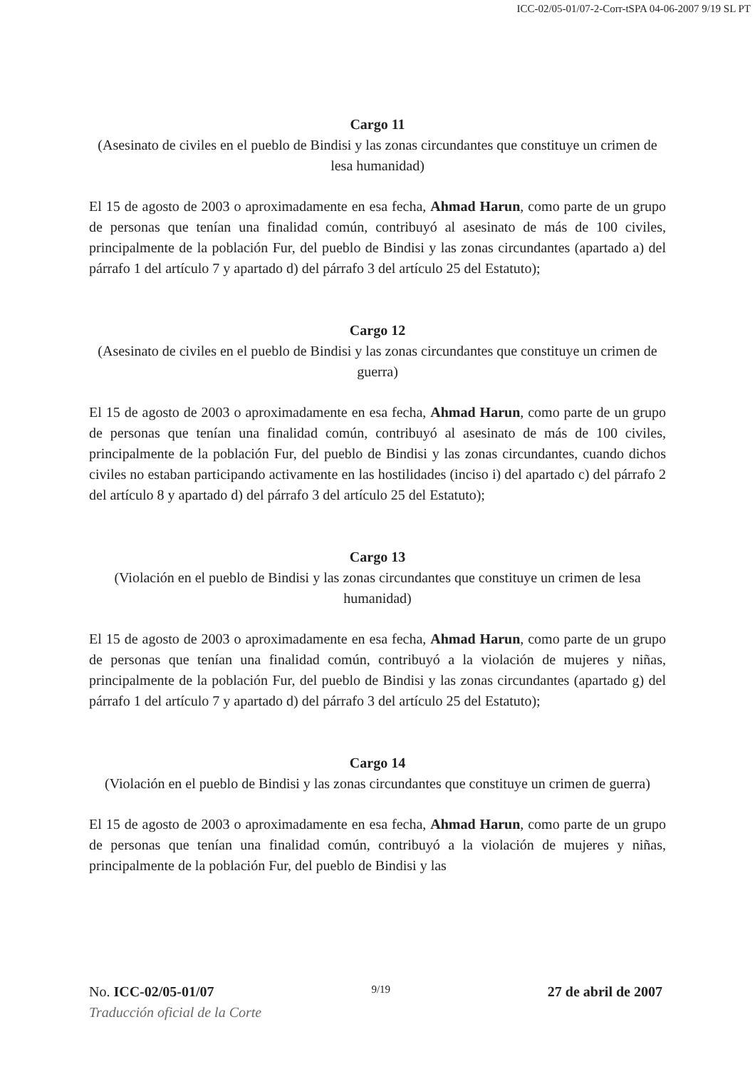ICC-02/05-01/07-2-Corr-tSPA 04-06-2007 9/19 SL PT
Cargo 11
(Asesinato de civiles en el pueblo de Bindisi y las zonas circundantes que constituye un crimen de lesa humanidad)
El 15 de agosto de 2003 o aproximadamente en esa fecha, Ahmad Harun, como parte de un grupo de personas que tenían una finalidad común, contribuyó al asesinato de más de 100 civiles, principalmente de la población Fur, del pueblo de Bindisi y las zonas circundantes (apartado a) del párrafo 1 del artículo 7 y apartado d) del párrafo 3 del artículo 25 del Estatuto);
Cargo 12
(Asesinato de civiles en el pueblo de Bindisi y las zonas circundantes que constituye un crimen de guerra)
El 15 de agosto de 2003 o aproximadamente en esa fecha, Ahmad Harun, como parte de un grupo de personas que tenían una finalidad común, contribuyó al asesinato de más de 100 civiles, principalmente de la población Fur, del pueblo de Bindisi y las zonas circundantes, cuando dichos civiles no estaban participando activamente en las hostilidades (inciso i) del apartado c) del párrafo 2 del artículo 8 y apartado d) del párrafo 3 del artículo 25 del Estatuto);
Cargo 13
(Violación en el pueblo de Bindisi y las zonas circundantes que constituye un crimen de lesa humanidad)
El 15 de agosto de 2003 o aproximadamente en esa fecha, Ahmad Harun, como parte de un grupo de personas que tenían una finalidad común, contribuyó a la violación de mujeres y niñas, principalmente de la población Fur, del pueblo de Bindisi y las zonas circundantes (apartado g) del párrafo 1 del artículo 7 y apartado d) del párrafo 3 del artículo 25 del Estatuto);
Cargo 14
(Violación en el pueblo de Bindisi y las zonas circundantes que constituye un crimen de guerra)
El 15 de agosto de 2003 o aproximadamente en esa fecha, Ahmad Harun, como parte de un grupo de personas que tenían una finalidad común, contribuyó a la violación de mujeres y niñas, principalmente de la población Fur, del pueblo de Bindisi y las
No. ICC-02/05-01/07 9/19 27 de abril de 2007
Traducción oficial de la Corte